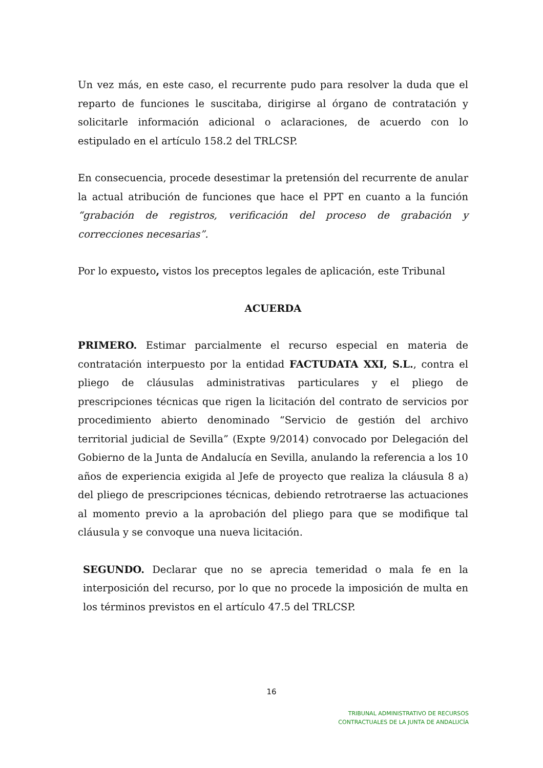Un vez más, en este caso, el recurrente pudo para resolver la duda que el reparto de funciones le suscitaba, dirigirse al órgano de contratación y solicitarle información adicional o aclaraciones, de acuerdo con lo estipulado en el artículo 158.2 del TRLCSP.
En consecuencia, procede desestimar la pretensión del recurrente de anular la actual atribución de funciones que hace el PPT en cuanto a la función “grabación de registros, verificación del proceso de grabación y correcciones necesarias”.
Por lo expuesto, vistos los preceptos legales de aplicación, este Tribunal
ACUERDA
PRIMERO. Estimar parcialmente el recurso especial en materia de contratación interpuesto por la entidad FACTUDATA XXI, S.L., contra el pliego de cláusulas administrativas particulares y el pliego de prescripciones técnicas que rigen la licitación del contrato de servicios por procedimiento abierto denominado “Servicio de gestión del archivo territorial judicial de Sevilla” (Expte 9/2014) convocado por Delegación del Gobierno de la Junta de Andalucía en Sevilla, anulando la referencia a los 10 años de experiencia exigida al Jefe de proyecto que realiza la cláusula 8 a) del pliego de prescripciones técnicas, debiendo retrotraerse las actuaciones al momento previo a la aprobación del pliego para que se modifique tal cláusula y se convoque una nueva licitación.
SEGUNDO. Declarar que no se aprecia temeridad o mala fe en la interposición del recurso, por lo que no procede la imposición de multa en los términos previstos en el artículo 47.5 del TRLCSP.
16
TRIBUNAL ADMINISTRATIVO DE RECURSOS
CONTRACTUALES DE LA JUNTA DE ANDALUCÍA